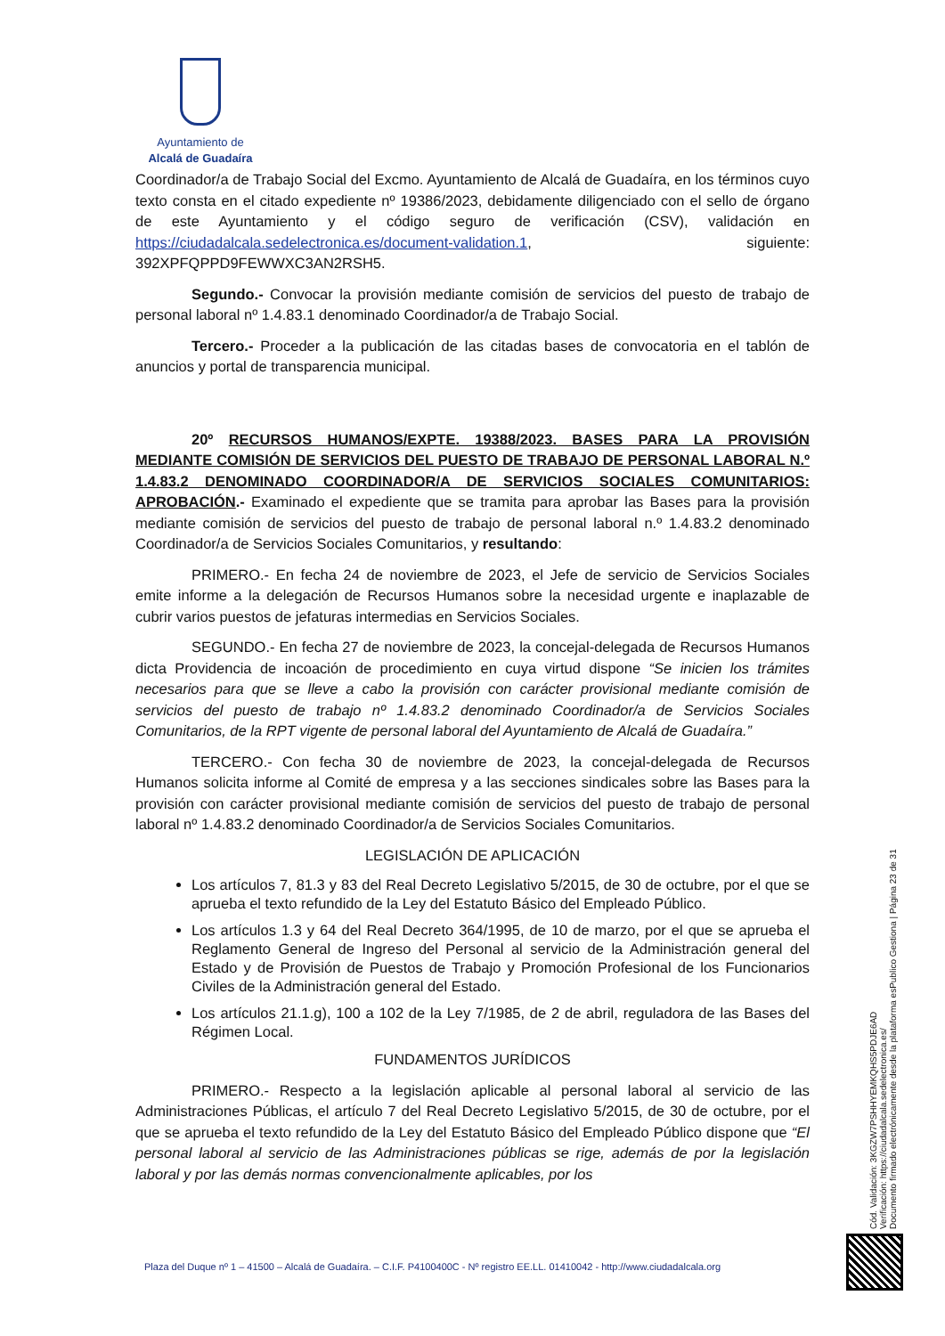Ayuntamiento de
Alcalá de Guadaíra
Coordinador/a de Trabajo Social del Excmo. Ayuntamiento de Alcalá de Guadaíra, en los términos cuyo texto consta en el citado expediente nº 19386/2023, debidamente diligenciado con el sello de órgano de este Ayuntamiento y el código seguro de verificación (CSV), validación en https://ciudadalcala.sedelectronica.es/document-validation.1, siguiente: 392XPFQPPD9FEWWXC3AN2RSH5.
Segundo.- Convocar la provisión mediante comisión de servicios del puesto de trabajo de personal laboral nº 1.4.83.1 denominado Coordinador/a de Trabajo Social.
Tercero.- Proceder a la publicación de las citadas bases de convocatoria en el tablón de anuncios y portal de transparencia municipal.
20º RECURSOS HUMANOS/EXPTE. 19388/2023. BASES PARA LA PROVISIÓN MEDIANTE COMISIÓN DE SERVICIOS DEL PUESTO DE TRABAJO DE PERSONAL LABORAL N.º 1.4.83.2 DENOMINADO COORDINADOR/A DE SERVICIOS SOCIALES COMUNITARIOS: APROBACIÓN.- Examinado el expediente que se tramita para aprobar las Bases para la provisión mediante comisión de servicios del puesto de trabajo de personal laboral n.º 1.4.83.2 denominado Coordinador/a de Servicios Sociales Comunitarios, y resultando:
PRIMERO.- En fecha 24 de noviembre de 2023, el Jefe de servicio de Servicios Sociales emite informe a la delegación de Recursos Humanos sobre la necesidad urgente e inaplazable de cubrir varios puestos de jefaturas intermedias en Servicios Sociales.
SEGUNDO.- En fecha 27 de noviembre de 2023, la concejal-delegada de Recursos Humanos dicta Providencia de incoación de procedimiento en cuya virtud dispone “Se inicien los trámites necesarios para que se lleve a cabo la provisión con carácter provisional mediante comisión de servicios del puesto de trabajo nº 1.4.83.2 denominado Coordinador/a de Servicios Sociales Comunitarios, de la RPT vigente de personal laboral del Ayuntamiento de Alcalá de Guadaíra.”
TERCERO.- Con fecha 30 de noviembre de 2023, la concejal-delegada de Recursos Humanos solicita informe al Comité de empresa y a las secciones sindicales sobre las Bases para la provisión con carácter provisional mediante comisión de servicios del puesto de trabajo de personal laboral nº 1.4.83.2 denominado Coordinador/a de Servicios Sociales Comunitarios.
LEGISLACIÓN DE APLICACIÓN
Los artículos 7, 81.3 y 83 del Real Decreto Legislativo 5/2015, de 30 de octubre, por el que se aprueba el texto refundido de la Ley del Estatuto Básico del Empleado Público.
Los artículos 1.3 y 64 del Real Decreto 364/1995, de 10 de marzo, por el que se aprueba el Reglamento General de Ingreso del Personal al servicio de la Administración general del Estado y de Provisión de Puestos de Trabajo y Promoción Profesional de los Funcionarios Civiles de la Administración general del Estado.
Los artículos 21.1.g), 100 a 102 de la Ley 7/1985, de 2 de abril, reguladora de las Bases del Régimen Local.
FUNDAMENTOS JURÍDICOS
PRIMERO.- Respecto a la legislación aplicable al personal laboral al servicio de las Administraciones Públicas, el artículo 7 del Real Decreto Legislativo 5/2015, de 30 de octubre, por el que se aprueba el texto refundido de la Ley del Estatuto Básico del Empleado Público dispone que “El personal laboral al servicio de las Administraciones públicas se rige, además de por la legislación laboral y por las demás normas convencionalmente aplicables, por los
Cód. Validación: 3KGZW7PSHHYEMKQHS5PDJE6AD
Verificación: https://ciudadalcala.sedelectronica.es/
Documento firmado electrónicamente desde la plataforma esPublico Gestiona | Página 23 de 31
Plaza del Duque nº 1 – 41500 – Alcalá de Guadaíra. – C.I.F. P4100400C - Nº registro EE.LL. 01410042 - http://www.ciudadalcala.org